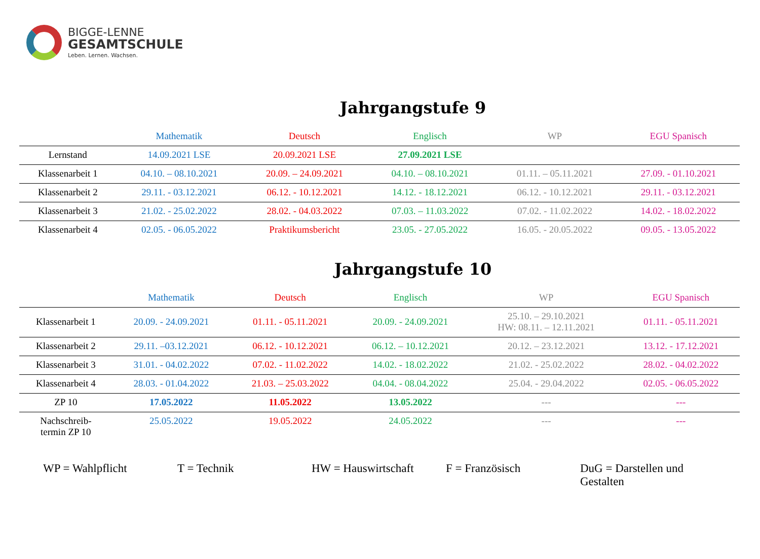BIGGE-LENNE
GESAMTSCHULE
Leben. Lernen. Wachsen.
Jahrgangstufe 9
| | Mathematik | Deutsch | Englisch | WP | EGU Spanisch |
| --- | --- | --- | --- | --- | --- |
| Lernstand | 14.09.2021 LSE | 20.09.2021 LSE | 27.09.2021 LSE | | |
| Klassenarbeit 1 | 04.10. – 08.10.2021 | 20.09. – 24.09.2021 | 04.10. – 08.10.2021 | 01.11. – 05.11.2021 | 27.09. - 01.10.2021 |
| Klassenarbeit 2 | 29.11. - 03.12.2021 | 06.12. - 10.12.2021 | 14.12. - 18.12.2021 | 06.12. - 10.12.2021 | 29.11. - 03.12.2021 |
| Klassenarbeit 3 | 21.02. - 25.02.2022 | 28.02. - 04.03.2022 | 07.03. – 11.03.2022 | 07.02. - 11.02.2022 | 14.02. - 18.02.2022 |
| Klassenarbeit 4 | 02.05. - 06.05.2022 | Praktikumsbericht | 23.05. - 27.05.2022 | 16.05. - 20.05.2022 | 09.05. - 13.05.2022 |
Jahrgangstufe 10
| | Mathematik | Deutsch | Englisch | WP | EGU Spanisch |
| --- | --- | --- | --- | --- | --- |
| Klassenarbeit 1 | 20.09. - 24.09.2021 | 01.11. - 05.11.2021 | 20.09. - 24.09.2021 | 25.10. – 29.10.2021 HW: 08.11. – 12.11.2021 | 01.11. - 05.11.2021 |
| Klassenarbeit 2 | 29.11. –03.12.2021 | 06.12. - 10.12.2021 | 06.12. – 10.12.2021 | 20.12. – 23.12.2021 | 13.12. - 17.12.2021 |
| Klassenarbeit 3 | 31.01. - 04.02.2022 | 07.02. - 11.02.2022 | 14.02. - 18.02.2022 | 21.02. - 25.02.2022 | 28.02. - 04.02.2022 |
| Klassenarbeit 4 | 28.03. - 01.04.2022 | 21.03. – 25.03.2022 | 04.04. - 08.04.2022 | 25.04. - 29.04.2022 | 02.05. - 06.05.2022 |
| ZP 10 | 17.05.2022 | 11.05.2022 | 13.05.2022 | --- | --- |
| Nachschreib- termin ZP 10 | 25.05.2022 | 19.05.2022 | 24.05.2022 | --- | --- |
WP = Wahlpflicht T = Technik HW = Hauswirtschaft F = Französisch DuG = Darstellen und Gestalten